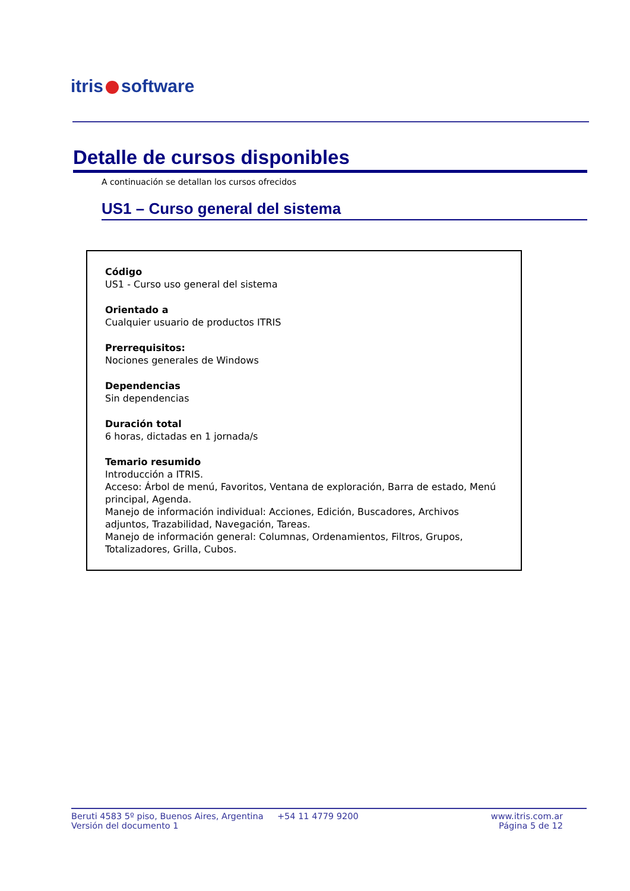itris software
Detalle de cursos disponibles
A continuación se detallan los cursos ofrecidos
US1 – Curso general del sistema
Código
US1 - Curso uso general del sistema
Orientado a
Cualquier usuario de productos ITRIS
Prerrequisitos:
Nociones generales de Windows
Dependencias
Sin dependencias
Duración total
6 horas, dictadas en 1 jornada/s
Temario resumido
Introducción a ITRIS.
Acceso: Árbol de menú, Favoritos, Ventana de exploración, Barra de estado, Menú principal, Agenda.
Manejo de información individual: Acciones, Edición, Buscadores, Archivos adjuntos, Trazabilidad, Navegación, Tareas.
Manejo de información general: Columnas, Ordenamientos, Filtros, Grupos, Totalizadores, Grilla, Cubos.
Beruti 4583 5º piso, Buenos Aires, Argentina
Versión del documento 1
+54 11 4779 9200 www.itris.com.ar
Página 5 de 12